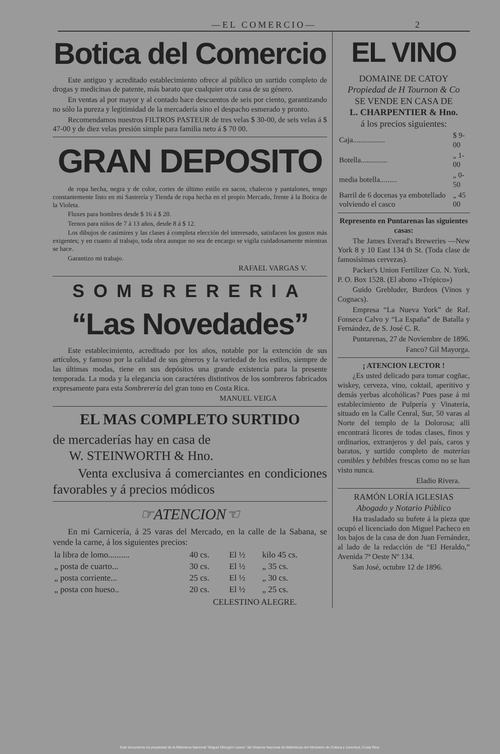—EL COMERCIO— 2
Botica del Comercio
Este antiguo y acreditado establecimiento ofrece al público un surtido completo de drogas y medicinas de patente, más barato que cualquier otra casa de su género.
En ventas al por mayor y al contado hace descuentos de seis por ciento, garantizando no sólo la pureza y legitimidad de la mercadería sino el despacho esmerado y pronto.
Recomendamos nuestros FILTROS PASTEUR de tres velas $ 30-00, de seis velas á $ 47-00 y de diez velas presión simple para familia neto á $ 70 00.
GRAN DEPOSITO
de ropa hecha, negra y de color, cortes de último estilo en sacos, chalecos y pantalones, tengo constantemente listo en mi Sastrería y Tienda de ropa hecha en el propio Mercado, frente á la Botica de la Violeta.
Fluxes para hombres desde $ 16 á $ 20.
Ternos para niños de 7 á 13 años, desde 8 á $ 12.
Los dibujos de casimires y las clases á completa elección del interesado, satisfacen los gustos más exigentes; y en cuanto al trabajo, toda obra aunque no sea de encargo se vigila cuidadosamente mientras se hace.
Garantizo mi trabajo.
RAFAEL VARGAS V.
SOMBRERERIA
“Las Novedades”
Este establecimiento, acreditado por los años, notable por la extención de sus artículos, y famoso por la calidad de sus géneros y la variedad de los estilos, siempre de las últimas modas, tiene en sus depósitos una grande existencia para la presente temporada. La moda y la elegancia son caractéres distintivos de los sombreros fabricados expresamente para esta Sombrerería del gran tono en Costa Rica.
MANUEL VEIGA
EL MAS COMPLETO SURTIDO
de mercaderías hay en casa de
W. STEINWORTH & Hno.
Venta exclusiva á comerciantes en condiciones favorables y á precios módicos
☞ATENCION☜
En mi Carnicería, á 25 varas del Mercado, en la calle de la Sabana, se vende la carne, á los siguientes precios:
| la libra de lomo.......... | 40 cs. | El ½ | kilo 45 cs. |
| „ posta de cuarto... | 30 cs. | El ½ | „ 35 cs. |
| „ posta corriente... | 25 cs. | El ½ | „ 30 cs. |
| „ posta con hueso.. | 20 cs. | El ½ | „ 25 cs. |
CELESTINO ALEGRE.
EL VINO
DOMAINE DE CATOY
Propiedad de H Tournon & Co
SE VENDE EN CASA DE
L. CHARPENTIER & Hno.
á los precios siguientes:
| Caja................. | $ 9-00 |
| Botella.............. | „ 1-00 |
| media botella......... | „ 0-50 |
| Barril de 6 docenas ya embotellado volviendo el casco | „ 45 00 |
Represento en Puntarenas las siguientes casas:
The James Everad's Breweries —New York 8 y 10 East 134 th St. (Toda clase de famosísimas cervezas).
Packer's Union Fertilizer Co. N. York, P. O. Box 1528. (El abono «Trópico»)
Guido Grebluder, Burdeos (Vinos y Cognacs).
Empresa “La Nueva York” de Raf. Fonseca Calvo y “La España” de Batalla y Fernández, de S. José C. R.
Puntarenas, 27 de Noviembre de 1896.
Fanco? Gil Mayorga.
¡ ATENCION LECTOR !
¿Es usted delicado para tomar cogñac, wiskey, cerveza, vino, coktail, aperitivo y demás yerbas alcohólicas? Pues pase á mi establecimiento de Pulpería y Vinatería, situado en la Calle Cenral, Sur, 50 varas al Norte del templo de la Dolorosa; allí encontrará licores de todas clases, finos y ordinarios, extranjeros y del país, caros y baratos, y surtido completo de materias comibles y bebibles frescas como no se han visto nunca.
Eladio Rivera.
RAMÓN LORÍA IGLESIAS
Abogado y Notario Público
Ha trasladado su bufete á la pieza que ocupó el licenciado don Miguel Pacheco en los bajos de la casa de don Juan Fernández, al lado de la redacción de “El Heraldo,” Avenida 7ª Oeste Nº 134.
San José, octubre 12 de 1896.
Este documento es propiedad de la Biblioteca Nacional "Miguel Obregón Lizano" del Sistema Nacional de Bibliotecas del Ministerio de Cultura y Juventud, Costa Rica.